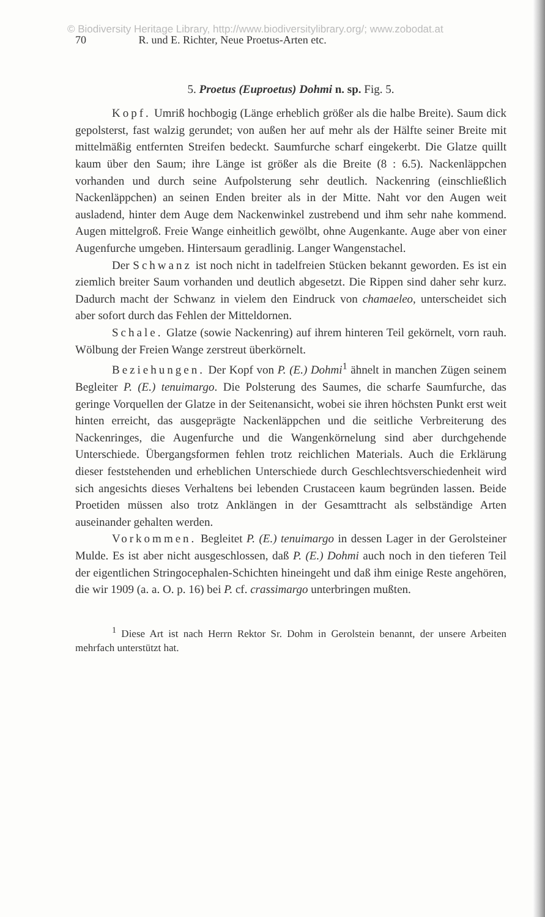© Biodiversity Heritage Library, http://www.biodiversitylibrary.org/; www.zobodat.at
70 R. und E. Richter, Neue Proetus-Arten etc.
5. Proetus (Euproetus) Dohmi n. sp. Fig. 5.
Kopf. Umriß hochbogig (Länge erheblich größer als die halbe Breite). Saum dick gepolsterst, fast walzig gerundet; von außen her auf mehr als der Hälfte seiner Breite mit mittelmäßig entfernten Streifen bedeckt. Saumfurche scharf eingekerbt. Die Glatze quillt kaum über den Saum; ihre Länge ist größer als die Breite (8 : 6.5). Nackenläppchen vorhanden und durch seine Aufpolsterung sehr deutlich. Nackenring (einschließlich Nackenläppchen) an seinen Enden breiter als in der Mitte. Naht vor den Augen weit ausladend, hinter dem Auge dem Nackenwinkel zustrebend und ihm sehr nahe kommend. Augen mittelgroß. Freie Wange einheitlich gewölbt, ohne Augenkante. Auge aber von einer Augenfurche umgeben. Hintersaum geradlinig. Langer Wangenstachel.
Der Schwanz ist noch nicht in tadelfreien Stücken bekannt geworden. Es ist ein ziemlich breiter Saum vorhanden und deutlich abgesetzt. Die Rippen sind daher sehr kurz. Dadurch macht der Schwanz in vielem den Eindruck von chamaeleo, unterscheidet sich aber sofort durch das Fehlen der Mitteldornen.
Schale. Glatze (sowie Nackenring) auf ihrem hinteren Teil gekörnelt, vorn rauh. Wölbung der Freien Wange zerstreut überkörnelt.
Beziehungen. Der Kopf von P. (E.) Dohmi<sup>1</sup> ähnelt in manchen Zügen seinem Begleiter P. (E.) tenuimargo. Die Polsterung des Saumes, die scharfe Saumfurche, das geringe Vorquellen der Glatze in der Seitenansicht, wobei sie ihren höchsten Punkt erst weit hinten erreicht, das ausgeprägte Nackenläppchen und die seitliche Verbreiterung des Nackenringes, die Augenfurche und die Wangenkörnelung sind aber durchgehende Unterschiede. Übergangsformen fehlen trotz reichlichen Materials. Auch die Erklärung dieser feststehenden und erheblichen Unterschiede durch Geschlechtsverschiedenheit wird sich angesichts dieses Verhaltens bei lebenden Crustaceen kaum begründen lassen. Beide Proetiden müssen also trotz Anklängen in der Gesamttracht als selbständige Arten auseinander gehalten werden.
Vorkommen. Begleitet P. (E.) tenuimargo in dessen Lager in der Gerolsteiner Mulde. Es ist aber nicht ausgeschlossen, daß P. (E.) Dohmi auch noch in den tieferen Teil der eigentlichen Stringocephalen-Schichten hineingeht und daß ihm einige Reste angehören, die wir 1909 (a. a. O. p. 16) bei P. cf. crassimargo unterbringen mußten.
<sup>1</sup> Diese Art ist nach Herrn Rektor Sr. Dohm in Gerolstein benannt, der unsere Arbeiten mehrfach unterstützt hat.